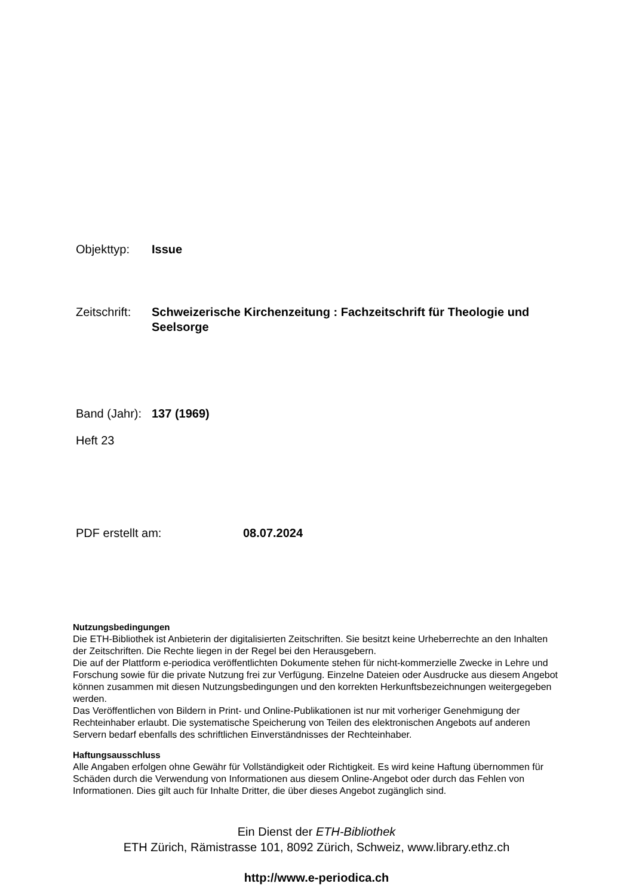Objekttyp: Issue
Zeitschrift:
Schweizerische Kirchenzeitung : Fachzeitschrift für Theologie und Seelsorge
Band (Jahr):
137 (1969)
Heft 23
PDF erstellt am: 08.07.2024
Nutzungsbedingungen
Die ETH-Bibliothek ist Anbieterin der digitalisierten Zeitschriften. Sie besitzt keine Urheberrechte an den Inhalten der Zeitschriften. Die Rechte liegen in der Regel bei den Herausgebern.
Die auf der Plattform e-periodica veröffentlichten Dokumente stehen für nicht-kommerzielle Zwecke in Lehre und Forschung sowie für die private Nutzung frei zur Verfügung. Einzelne Dateien oder Ausdrucke aus diesem Angebot können zusammen mit diesen Nutzungsbedingungen und den korrekten Herkunftsbezeichnungen weitergegeben werden.
Das Veröffentlichen von Bildern in Print- und Online-Publikationen ist nur mit vorheriger Genehmigung der Rechteinhaber erlaubt. Die systematische Speicherung von Teilen des elektronischen Angebots auf anderen Servern bedarf ebenfalls des schriftlichen Einverständnisses der Rechteinhaber.
Haftungsausschluss
Alle Angaben erfolgen ohne Gewähr für Vollständigkeit oder Richtigkeit. Es wird keine Haftung übernommen für Schäden durch die Verwendung von Informationen aus diesem Online-Angebot oder durch das Fehlen von Informationen. Dies gilt auch für Inhalte Dritter, die über dieses Angebot zugänglich sind.
Ein Dienst der ETH-Bibliothek
ETH Zürich, Rämistrasse 101, 8092 Zürich, Schweiz, www.library.ethz.ch
http://www.e-periodica.ch